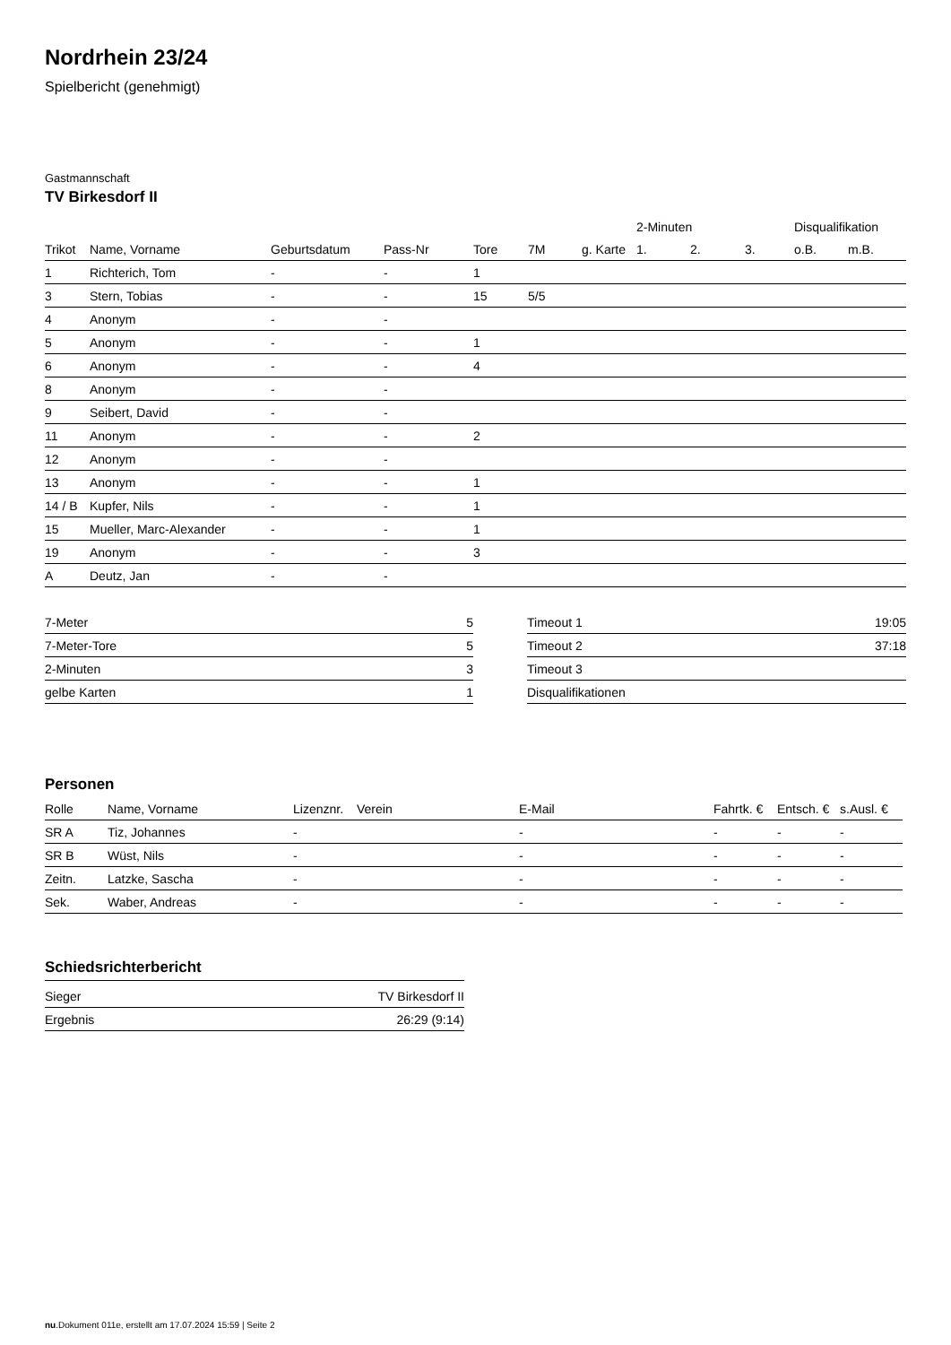Nordrhein 23/24
Spielbericht (genehmigt)
Gastmannschaft
TV Birkesdorf II
| | | | | | | | 2-Minuten | | | Disqualifikation | |
| --- | --- | --- | --- | --- | --- | --- | --- | --- | --- | --- | --- |
| Trikot | Name, Vorname | Geburtsdatum | Pass-Nr | Tore | 7M | g. Karte | 1. | 2. | 3. | o.B. | m.B. |
| 1 | Richterich, Tom | - | - | 1 | | | | | | | |
| 3 | Stern, Tobias | - | - | 15 | 5/5 | | | | | | |
| 4 | Anonym | - | - | | | | | | | | |
| 5 | Anonym | - | - | 1 | | | | | | | |
| 6 | Anonym | - | - | 4 | | | | | | | |
| 8 | Anonym | - | - | | | | | | | | |
| 9 | Seibert, David | - | - | | | | | | | | |
| 11 | Anonym | - | - | 2 | | | | | | | |
| 12 | Anonym | - | - | | | | | | | | |
| 13 | Anonym | - | - | 1 | | | | | | | |
| 14 / B | Kupfer, Nils | - | - | 1 | | | | | | | |
| 15 | Mueller, Marc-Alexander | - | - | 1 | | | | | | | |
| 19 | Anonym | - | - | 3 | | | | | | | |
| A | Deutz, Jan | - | - | | | | | | | | |
| 7-Meter | 5 |
| 7-Meter-Tore | 5 |
| 2-Minuten | 3 |
| gelbe Karten | 1 |
| Timeout 1 | 19:05 |
| Timeout 2 | 37:18 |
| Timeout 3 | |
| Disqualifikationen | |
Personen
| Rolle | Name, Vorname | Lizenznr. | Verein | E-Mail | Fahrtk. € | Entsch. € | s.Ausl. € |
| --- | --- | --- | --- | --- | --- | --- | --- |
| SR A | Tiz, Johannes | - | | - | - | - | - |
| SR B | Wüst, Nils | - | | - | - | - | - |
| Zeitn. | Latzke, Sascha | - | | - | - | - | - |
| Sek. | Waber, Andreas | - | | - | - | - | - |
Schiedsrichterbericht
| Sieger | TV Birkesdorf II |
| Ergebnis | 26:29 (9:14) |
nu.Dokument 011e, erstellt am 17.07.2024 15:59 | Seite 2